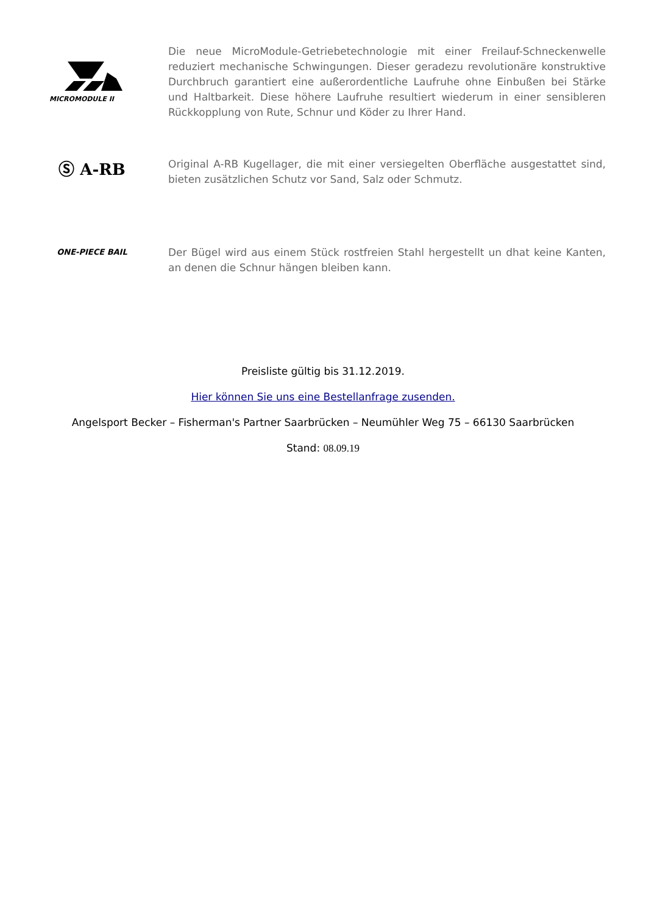MICROMODULE II
Die neue MicroModule-Getriebetechnologie mit einer Freilauf-Schneckenwelle reduziert mechanische Schwingungen. Dieser geradezu revolutionäre konstruktive Durchbruch garantiert eine außerordentliche Laufruhe ohne Einbußen bei Stärke und Haltbarkeit. Diese höhere Laufruhe resultiert wiederum in einer sensibleren Rückkopplung von Rute, Schnur und Köder zu Ihrer Hand.
Ⓢ A-RB
Original A-RB Kugellager, die mit einer versiegelten Oberfläche ausgestattet sind, bieten zusätzlichen Schutz vor Sand, Salz oder Schmutz.
ONE-PIECE BAIL
Der Bügel wird aus einem Stück rostfreien Stahl hergestellt un dhat keine Kanten, an denen die Schnur hängen bleiben kann.
Preisliste gültig bis 31.12.2019.
Hier können Sie uns eine Bestellanfrage zusenden.
Angelsport Becker – Fisherman's Partner Saarbrücken – Neumühler Weg 75 – 66130 Saarbrücken
Stand: 08.09.19